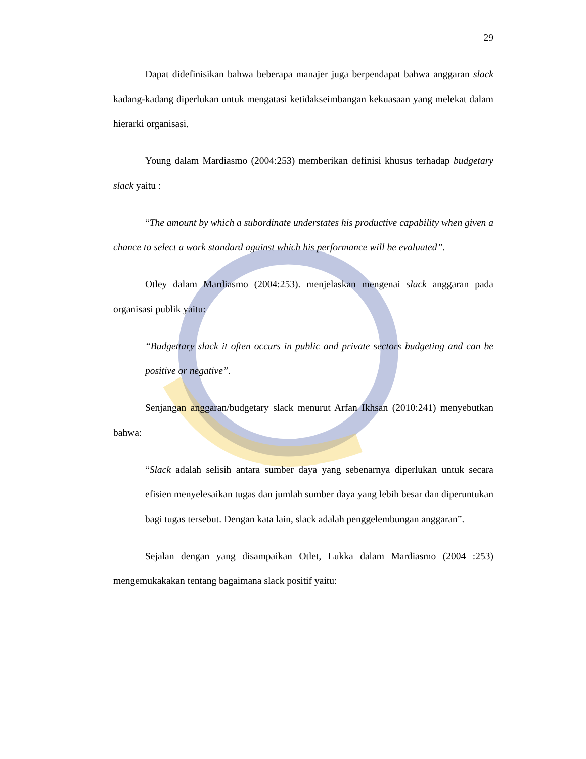29
Dapat didefinisikan bahwa beberapa manajer juga berpendapat bahwa anggaran slack kadang-kadang diperlukan untuk mengatasi ketidakseimbangan kekuasaan yang melekat dalam hierarki organisasi.
Young dalam Mardiasmo (2004:253) memberikan definisi khusus terhadap budgetary slack yaitu :
“The amount by which a subordinate understates his productive capability when given a chance to select a work standard against which his performance will be evaluated”.
Otley dalam Mardiasmo (2004:253). menjelaskan mengenai slack anggaran pada organisasi publik yaitu:
“Budgettary slack it often occurs in public and private sectors budgeting and can be positive or negative”.
Senjangan anggaran/budgetary slack menurut Arfan Ikhsan (2010:241) menyebutkan bahwa:
“Slack adalah selisih antara sumber daya yang sebenarnya diperlukan untuk secara efisien menyelesaikan tugas dan jumlah sumber daya yang lebih besar dan diperuntukan bagi tugas tersebut. Dengan kata lain, slack adalah penggelembungan anggaran”.
Sejalan dengan yang disampaikan Otlet, Lukka dalam Mardiasmo (2004 :253) mengemukakakan tentang bagaimana slack positif yaitu: